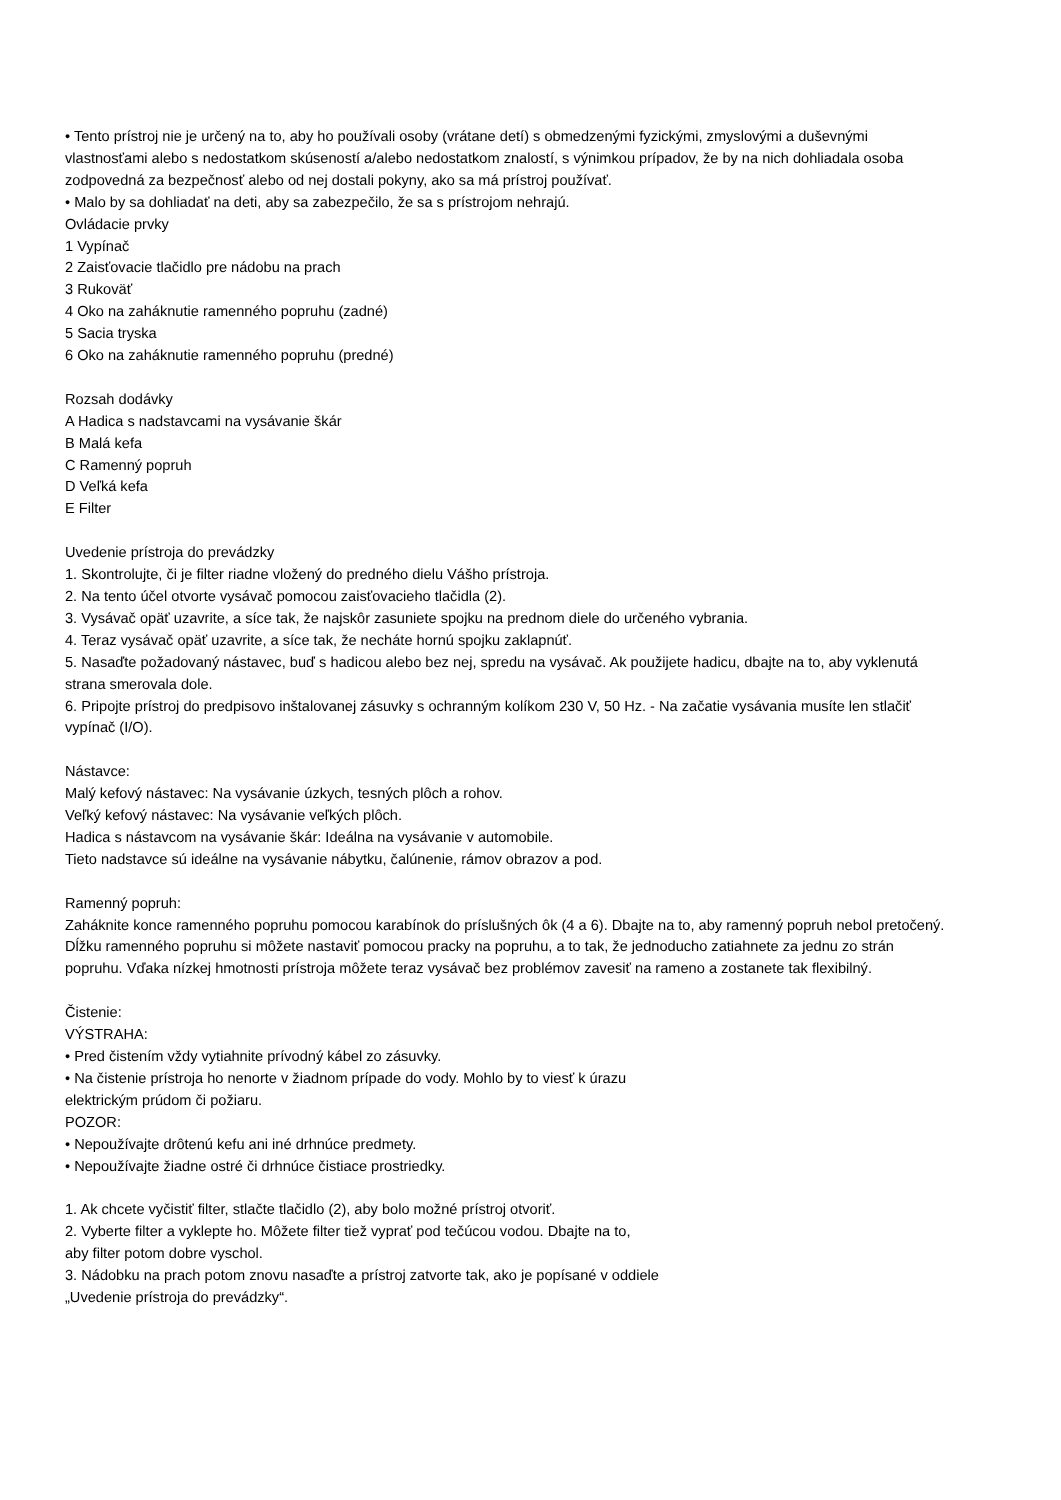• Tento prístroj nie je určený na to, aby ho používali osoby (vrátane detí) s obmedzenými fyzickými, zmyslovými a duševnými vlastnosťami alebo s nedostatkom skúseností a/alebo nedostatkom znalostí, s výnimkou prípadov, že by na nich dohliadala osoba zodpovedná za bezpečnosť alebo od nej dostali pokyny, ako sa má prístroj používať.
• Malo by sa dohliadať na deti, aby sa zabezpečilo, že sa s prístrojom nehrajú.
Ovládacie prvky
1 Vypínač
2 Zaisťovacie tlačidlo pre nádobu na prach
3 Rukoväť
4 Oko na zaháknutie ramenného popruhu (zadné)
5 Sacia tryska
6 Oko na zaháknutie ramenného popruhu (predné)
Rozsah dodávky
A Hadica s nadstavcami na vysávanie škár
B Malá kefa
C Ramenný popruh
D Veľká kefa
E Filter
Uvedenie prístroja do prevádzky
1. Skontrolujte, či je filter riadne vložený do predného dielu Vášho prístroja.
2. Na tento účel otvorte vysávač pomocou zaisťovacieho tlačidla (2).
3. Vysávač opäť uzavrite, a síce tak, že najskôr zasuniete spojku na prednom diele do určeného vybrania.
4. Teraz vysávač opäť uzavrite, a síce tak, že necháte hornú spojku zaklapnúť.
5. Nasaďte požadovaný nástavec, buď s hadicou alebo bez nej, spredu na vysávač. Ak použijete hadicu, dbajte na to, aby vyklenutá strana smerovala dole.
6. Pripojte prístroj do predpisovo inštalovanej zásuvky s ochranným kolíkom 230 V, 50 Hz. - Na začatie vysávania musíte len stlačiť vypínač (I/O).
Nástavce:
Malý kefový nástavec: Na vysávanie úzkych, tesných plôch a rohov.
Veľký kefový nástavec: Na vysávanie veľkých plôch.
Hadica s nástavcom na vysávanie škár: Ideálna na vysávanie v automobile.
Tieto nadstavce sú ideálne na vysávanie nábytku, čalúnenie, rámov obrazov a pod.
Ramenný popruh:
Zaháknite konce ramenného popruhu pomocou karabínok do príslušných ôk (4 a 6). Dbajte na to, aby ramenný popruh nebol pretočený. Dĺžku ramenného popruhu si môžete nastaviť pomocou pracky na popruhu, a to tak, že jednoducho zatiahnete za jednu zo strán popruhu. Vďaka nízkej hmotnosti prístroja môžete teraz vysávač bez problémov zavesiť na rameno a zostanete tak flexibilný.
Čistenie:
VÝSTRAHA:
• Pred čistením vždy vytiahnite prívodný kábel zo zásuvky.
• Na čistenie prístroja ho nenorte v žiadnom prípade do vody. Mohlo by to viesť k úrazu
elektrickým prúdom či požiaru.
POZOR:
• Nepoužívajte drôtenú kefu ani iné drhnúce predmety.
• Nepoužívajte žiadne ostré či drhnúce čistiace prostriedky.
1. Ak chcete vyčistiť filter, stlačte tlačidlo (2), aby bolo možné prístroj otvoriť.
2. Vyberte filter a vyklepte ho. Môžete filter tiež vyprať pod tečúcou vodou. Dbajte na to,
aby filter potom dobre vyschol.
3. Nádobku na prach potom znovu nasaďte a prístroj zatvorte tak, ako je popísané v oddiele
„Uvedenie prístroja do prevádzky“.